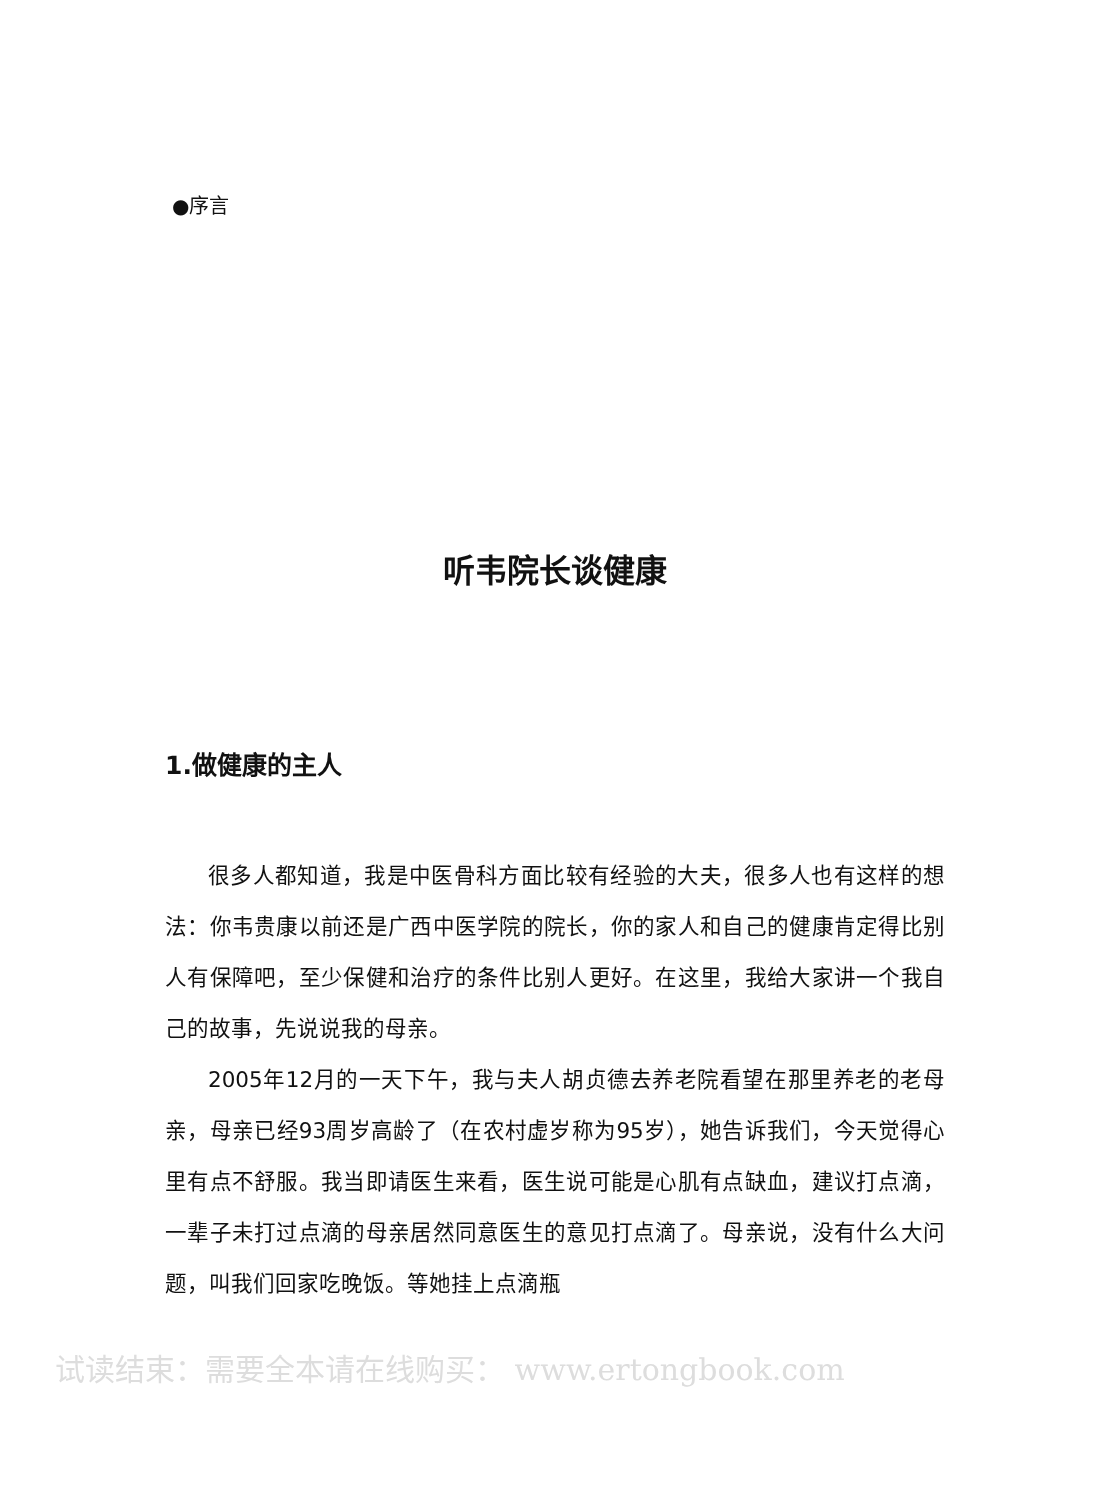●序言
听韦院长谈健康
1.做健康的主人
很多人都知道，我是中医骨科方面比较有经验的大夫，很多人也有这样的想法：你韦贵康以前还是广西中医学院的院长，你的家人和自己的健康肯定得比别人有保障吧，至少保健和治疗的条件比别人更好。在这里，我给大家讲一个我自己的故事，先说说我的母亲。
2005年12月的一天下午，我与夫人胡贞德去养老院看望在那里养老的老母亲，母亲已经93周岁高龄了（在农村虚岁称为95岁），她告诉我们，今天觉得心里有点不舒服。我当即请医生来看，医生说可能是心肌有点缺血，建议打点滴，一辈子未打过点滴的母亲居然同意医生的意见打点滴了。母亲说，没有什么大问题，叫我们回家吃晚饭。等她挂上点滴瓶
试读结束：需要全本请在线购买： www.ertongbook.com